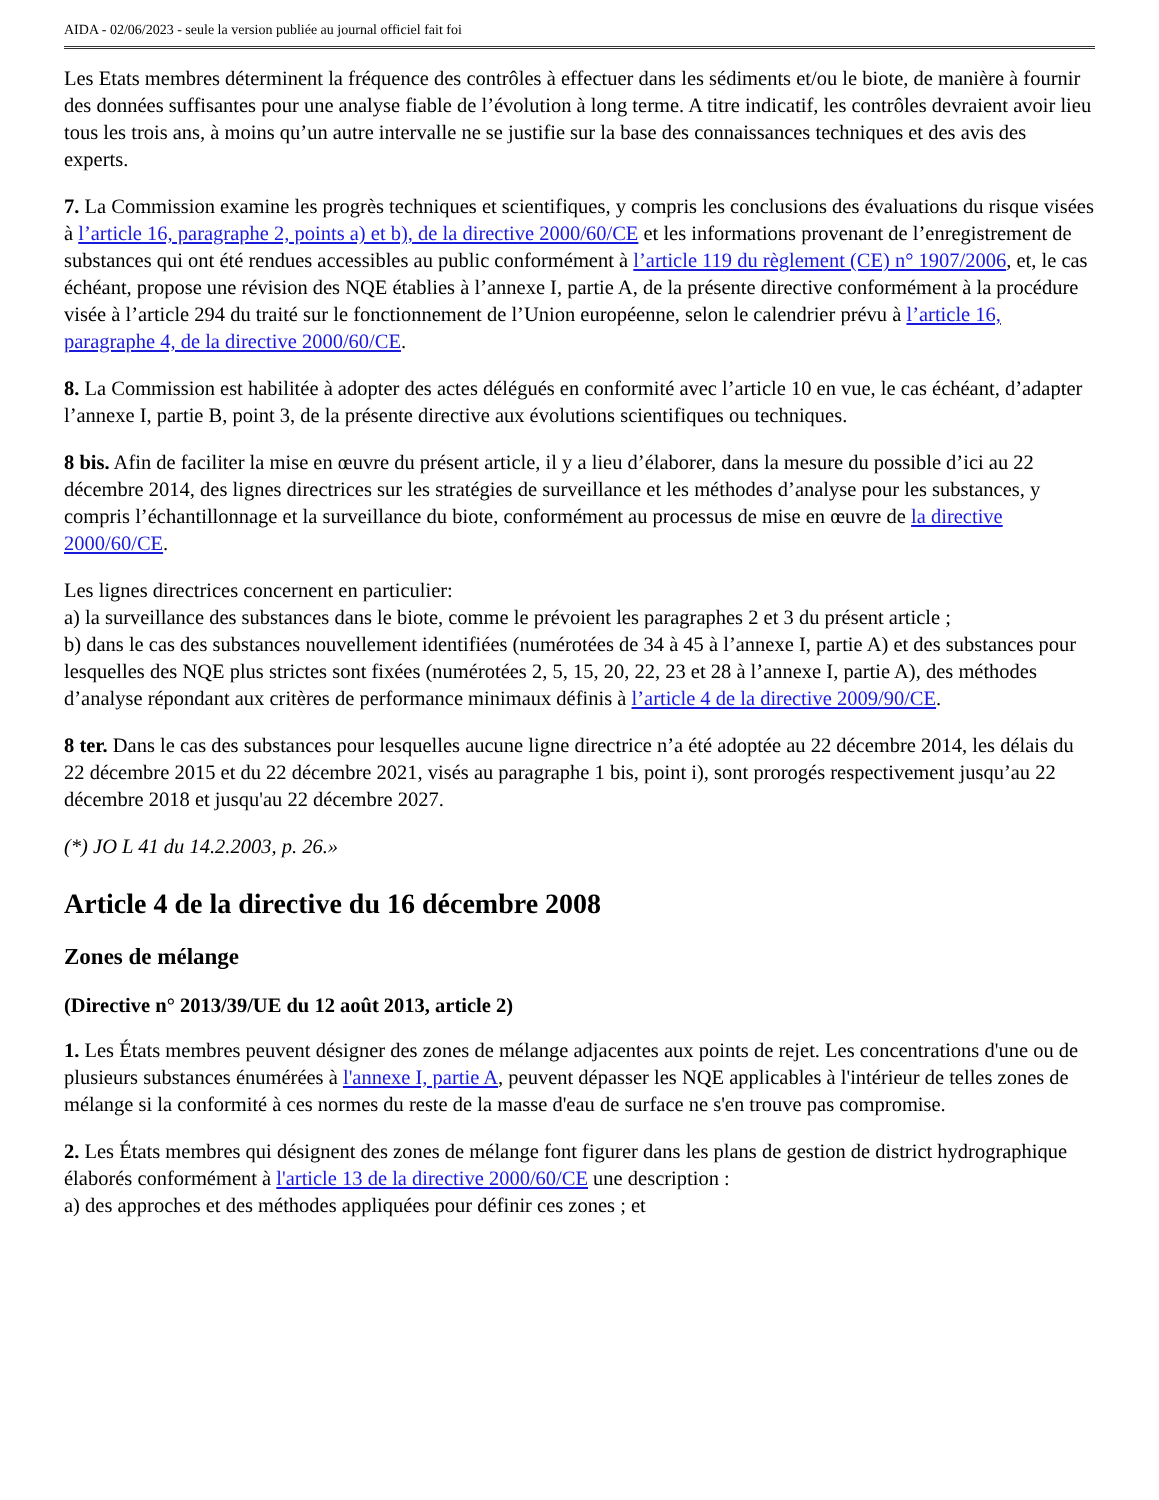AIDA - 02/06/2023 - seule la version publiée au journal officiel fait foi
Les Etats membres déterminent la fréquence des contrôles à effectuer dans les sédiments et/ou le biote, de manière à fournir des données suffisantes pour une analyse fiable de l’évolution à long terme. A titre indicatif, les contrôles devraient avoir lieu tous les trois ans, à moins qu’un autre intervalle ne se justifie sur la base des connaissances techniques et des avis des experts.
7. La Commission examine les progrès techniques et scientifiques, y compris les conclusions des évaluations du risque visées à l’article 16, paragraphe 2, points a) et b), de la directive 2000/60/CE et les informations provenant de l’enregistrement de substances qui ont été rendues accessibles au public conformément à l’article 119 du règlement (CE) n° 1907/2006, et, le cas échéant, propose une révision des NQE établies à l’annexe I, partie A, de la présente directive conformément à la procédure visée à l’article 294 du traité sur le fonctionnement de l’Union européenne, selon le calendrier prévu à l’article 16, paragraphe 4, de la directive 2000/60/CE.
8. La Commission est habilitée à adopter des actes délégués en conformité avec l’article 10 en vue, le cas échéant, d’adapter l’annexe I, partie B, point 3, de la présente directive aux évolutions scientifiques ou techniques.
8 bis. Afin de faciliter la mise en œuvre du présent article, il y a lieu d’élaborer, dans la mesure du possible d’ici au 22 décembre 2014, des lignes directrices sur les stratégies de surveillance et les méthodes d’analyse pour les substances, y compris l’échantillonnage et la surveillance du biote, conformément au processus de mise en œuvre de la directive 2000/60/CE.
Les lignes directrices concernent en particulier:
a) la surveillance des substances dans le biote, comme le prévoient les paragraphes 2 et 3 du présent article ;
b) dans le cas des substances nouvellement identifiées (numérotées de 34 à 45 à l’annexe I, partie A) et des substances pour lesquelles des NQE plus strictes sont fixées (numérotées 2, 5, 15, 20, 22, 23 et 28 à l’annexe I, partie A), des méthodes d’analyse répondant aux critères de performance minimaux définis à l’article 4 de la directive 2009/90/CE.
8 ter. Dans le cas des substances pour lesquelles aucune ligne directrice n’a été adoptée au 22 décembre 2014, les délais du 22 décembre 2015 et du 22 décembre 2021, visés au paragraphe 1 bis, point i), sont prorogés respectivement jusqu’au 22 décembre 2018 et jusqu'au 22 décembre 2027.
(*) JO L 41 du 14.2.2003, p. 26.»
Article 4 de la directive du 16 décembre 2008
Zones de mélange
(Directive n° 2013/39/UE du 12 août 2013, article 2)
1. Les États membres peuvent désigner des zones de mélange adjacentes aux points de rejet. Les concentrations d'une ou de plusieurs substances énumérées à l'annexe I, partie A, peuvent dépasser les NQE applicables à l'intérieur de telles zones de mélange si la conformité à ces normes du reste de la masse d'eau de surface ne s'en trouve pas compromise.
2. Les États membres qui désignent des zones de mélange font figurer dans les plans de gestion de district hydrographique élaborés conformément à l'article 13 de la directive 2000/60/CE une description :
a) des approches et des méthodes appliquées pour définir ces zones ; et